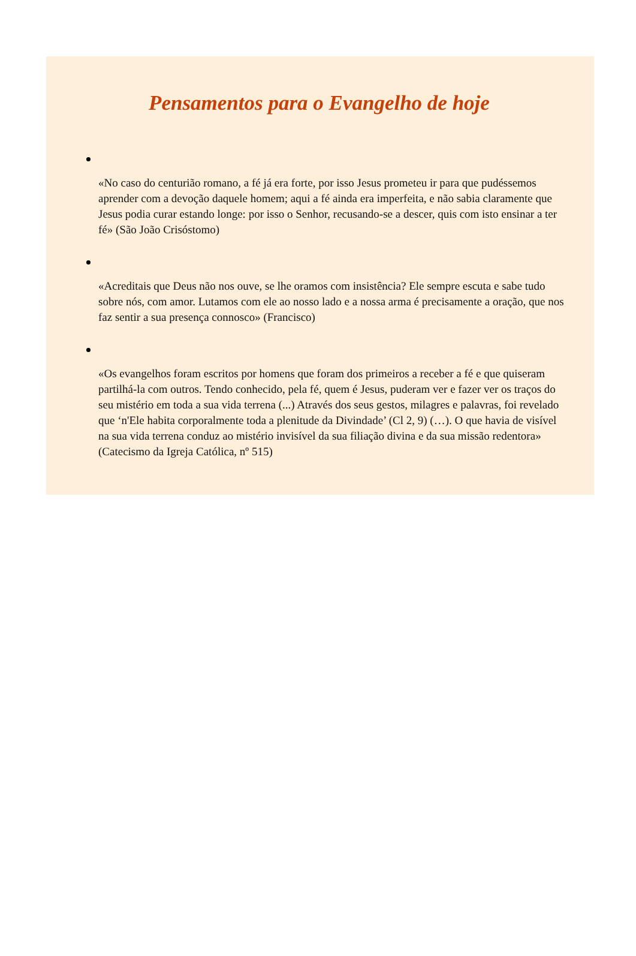Pensamentos para o Evangelho de hoje
«No caso do centurião romano, a fé já era forte, por isso Jesus prometeu ir para que pudéssemos aprender com a devoção daquele homem; aqui a fé ainda era imperfeita, e não sabia claramente que Jesus podia curar estando longe: por isso o Senhor, recusando-se a descer, quis com isto ensinar a ter fé» (São João Crisóstomo)
«Acreditais que Deus não nos ouve, se lhe oramos com insistência? Ele sempre escuta e sabe tudo sobre nós, com amor. Lutamos com ele ao nosso lado e a nossa arma é precisamente a oração, que nos faz sentir a sua presença connosco» (Francisco)
«Os evangelhos foram escritos por homens que foram dos primeiros a receber a fé e que quiseram partilhá-la com outros. Tendo conhecido, pela fé, quem é Jesus, puderam ver e fazer ver os traços do seu mistério em toda a sua vida terrena (...) Através dos seus gestos, milagres e palavras, foi revelado que ‘n'Ele habita corporalmente toda a plenitude da Divindade’ (Cl 2, 9) (…). O que havia de visível na sua vida terrena conduz ao mistério invisível da sua filiação divina e da sua missão redentora» (Catecismo da Igreja Católica, nº 515)